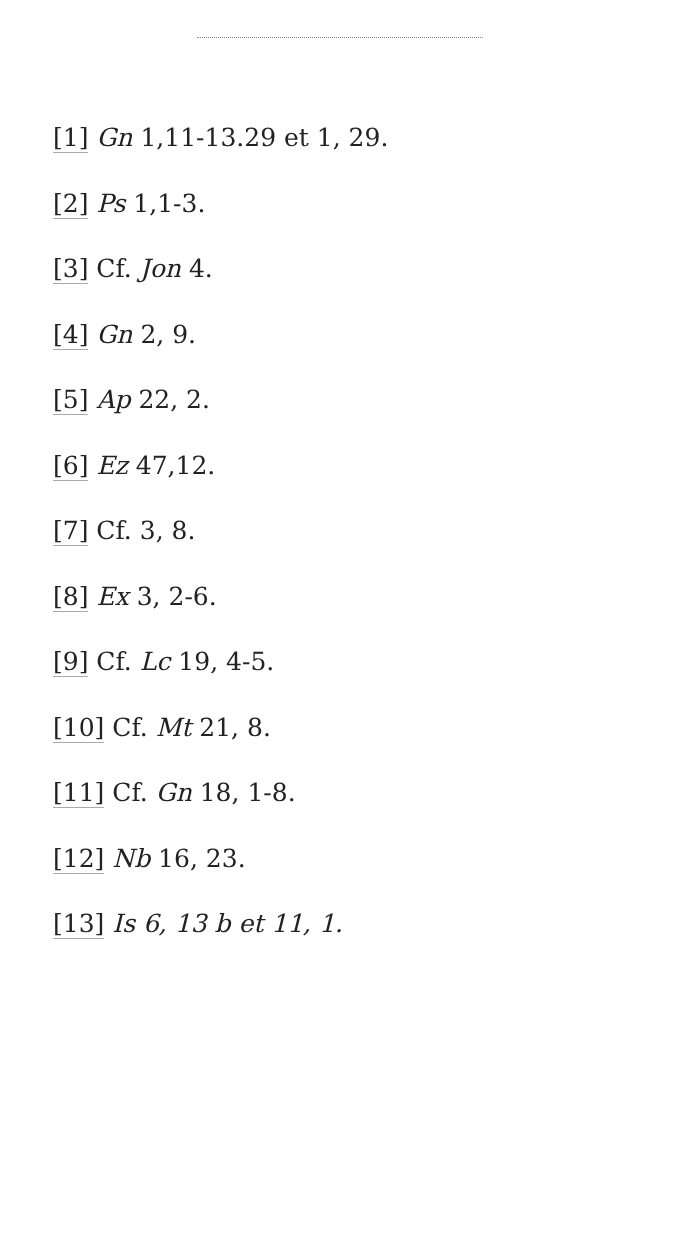[1] Gn 1,11-13.29 et 1, 29.
[2] Ps 1,1-3.
[3] Cf. Jon 4.
[4] Gn 2, 9.
[5] Ap 22, 2.
[6] Ez 47,12.
[7] Cf. 3, 8.
[8] Ex 3, 2-6.
[9] Cf. Lc 19, 4-5.
[10] Cf. Mt 21, 8.
[11] Cf. Gn 18, 1-8.
[12] Nb 16, 23.
[13] Is 6, 13 b et 11, 1.